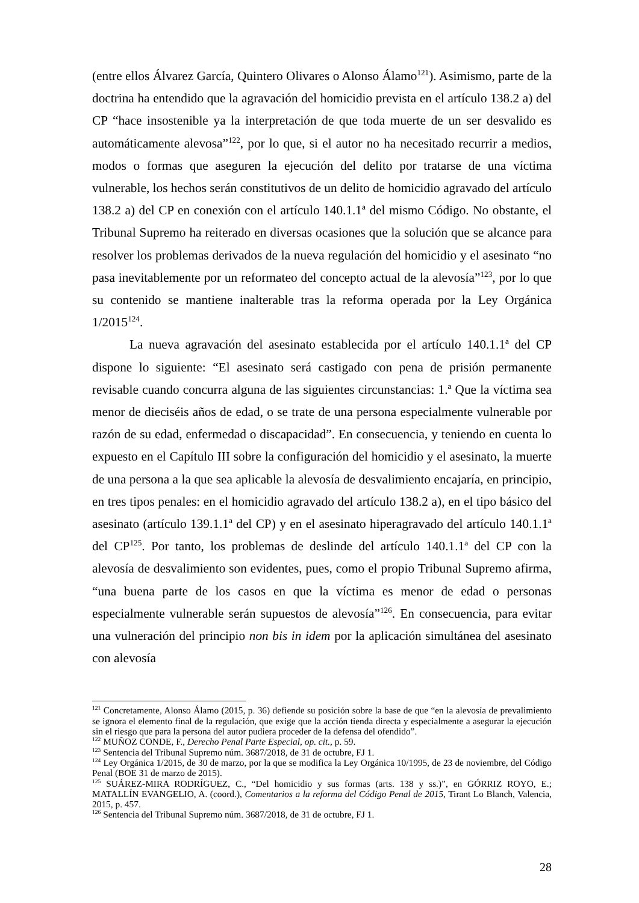(entre ellos Álvarez García, Quintero Olivares o Alonso Álamo<sup>121</sup>). Asimismo, parte de la doctrina ha entendido que la agravación del homicidio prevista en el artículo 138.2 a) del CP “hace insostenible ya la interpretación de que toda muerte de un ser desvalido es automáticamente alevosa”<sup>122</sup>, por lo que, si el autor no ha necesitado recurrir a medios, modos o formas que aseguren la ejecución del delito por tratarse de una víctima vulnerable, los hechos serán constitutivos de un delito de homicidio agravado del artículo 138.2 a) del CP en conexión con el artículo 140.1.1ª del mismo Código. No obstante, el Tribunal Supremo ha reiterado en diversas ocasiones que la solución que se alcance para resolver los problemas derivados de la nueva regulación del homicidio y el asesinato “no pasa inevitablemente por un reformateo del concepto actual de la alevosía”<sup>123</sup>, por lo que su contenido se mantiene inalterable tras la reforma operada por la Ley Orgánica 1/2015<sup>124</sup>.
La nueva agravación del asesinato establecida por el artículo 140.1.1ª del CP dispone lo siguiente: “El asesinato será castigado con pena de prisión permanente revisable cuando concurra alguna de las siguientes circunstancias: 1.ª Que la víctima sea menor de dieciséis años de edad, o se trate de una persona especialmente vulnerable por razón de su edad, enfermedad o discapacidad”. En consecuencia, y teniendo en cuenta lo expuesto en el Capítulo III sobre la configuración del homicidio y el asesinato, la muerte de una persona a la que sea aplicable la alevosía de desvalimiento encajaría, en principio, en tres tipos penales: en el homicidio agravado del artículo 138.2 a), en el tipo básico del asesinato (artículo 139.1.1ª del CP) y en el asesinato hiperagravado del artículo 140.1.1ª del CP<sup>125</sup>. Por tanto, los problemas de deslinde del artículo 140.1.1ª del CP con la alevosía de desvalimiento son evidentes, pues, como el propio Tribunal Supremo afirma, “una buena parte de los casos en que la víctima es menor de edad o personas especialmente vulnerable serán supuestos de alevosía”<sup>126</sup>. En consecuencia, para evitar una vulneración del principio non bis in idem por la aplicación simultánea del asesinato con alevosía
<sup>121</sup> Concretamente, Alonso Álamo (2015, p. 36) defiende su posición sobre la base de que “en la alevosía de prevalimiento se ignora el elemento final de la regulación, que exige que la acción tienda directa y especialmente a asegurar la ejecución sin el riesgo que para la persona del autor pudiera proceder de la defensa del ofendido”.
<sup>122</sup> MUÑOZ CONDE, F., Derecho Penal Parte Especial, op. cit., p. 59.
<sup>123</sup> Sentencia del Tribunal Supremo núm. 3687/2018, de 31 de octubre, FJ 1.
<sup>124</sup> Ley Orgánica 1/2015, de 30 de marzo, por la que se modifica la Ley Orgánica 10/1995, de 23 de noviembre, del Código Penal (BOE 31 de marzo de 2015).
<sup>125</sup> SUÁREZ-MIRA RODRÍGUEZ, C., “Del homicidio y sus formas (arts. 138 y ss.)”, en GÓRRIZ ROYO, E.; MATALLÍN EVANGELIO, A. (coord.), Comentarios a la reforma del Código Penal de 2015, Tirant Lo Blanch, Valencia, 2015, p. 457.
<sup>126</sup> Sentencia del Tribunal Supremo núm. 3687/2018, de 31 de octubre, FJ 1.
28